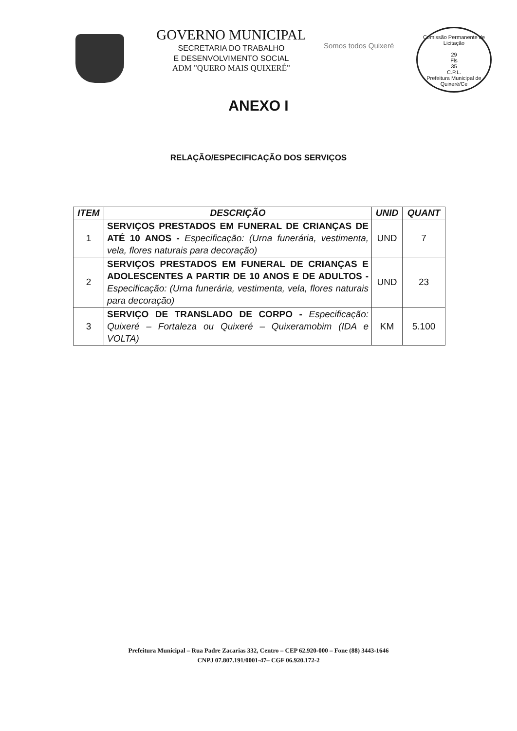GOVERNO MUNICIPAL
SECRETARIA DO TRABALHO
E DESENVOLVIMENTO SOCIAL
ADM "QUERO MAIS QUIXERÉ"
Somos todos Quixeré
Comissão Permanente de Licitação
29
Fls
35
C.P.L.
Prefeitura Municipal de Quixeré/Ce
ANEXO I
RELAÇÃO/ESPECIFICAÇÃO DOS SERVIÇOS
| ITEM | DESCRIÇÃO | UNID | QUANT |
| --- | --- | --- | --- |
| 1 | SERVIÇOS PRESTADOS EM FUNERAL DE CRIANÇAS DE ATÉ 10 ANOS - Especificação: (Urna funerária, vestimenta, vela, flores naturais para decoração) | UND | 7 |
| 2 | SERVIÇOS PRESTADOS EM FUNERAL DE CRIANÇAS E ADOLESCENTES A PARTIR DE 10 ANOS E DE ADULTOS - Especificação: (Urna funerária, vestimenta, vela, flores naturais para decoração) | UND | 23 |
| 3 | SERVIÇO DE TRANSLADO DE CORPO - Especificação: Quixeré – Fortaleza ou Quixeré – Quixeramobim (IDA e VOLTA) | KM | 5.100 |
Prefeitura Municipal – Rua Padre Zacarias 332, Centro – CEP 62.920-000 – Fone (88) 3443-1646
CNPJ 07.807.191/0001-47– CGF 06.920.172-2